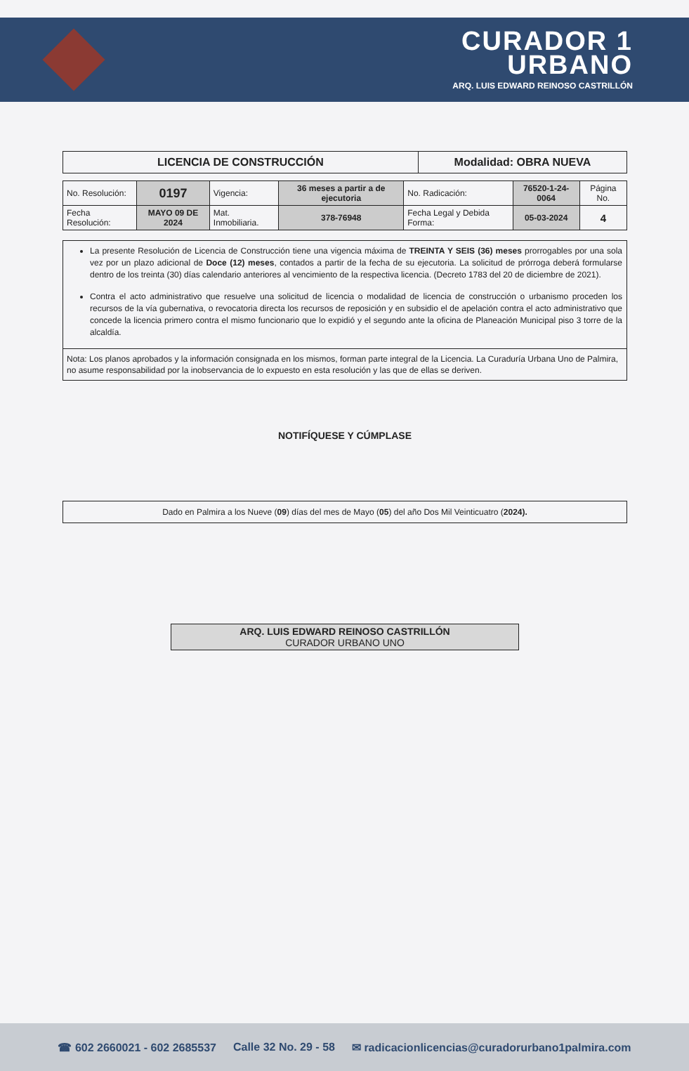CURADOR 1
URBANO
ARQ. LUIS EDWARD REINOSO CASTRILLÓN
| LICENCIA DE CONSTRUCCIÓN | Modalidad: OBRA NUEVA |
| No. Resolución: | 0197 | Vigencia: | 36 meses a partir a de ejecutoria | No. Radicación: | 76520-1-24-0064 | Página No. |
| Fecha Resolución: | MAYO 09 DE 2024 | Mat. Inmobiliaria. | 378-76948 | Fecha Legal y Debida Forma: | 05-03-2024 | 4 |
La presente Resolución de Licencia de Construcción tiene una vigencia máxima de TREINTA Y SEIS (36) meses prorrogables por una sola vez por un plazo adicional de Doce (12) meses, contados a partir de la fecha de su ejecutoria. La solicitud de prórroga deberá formularse dentro de los treinta (30) días calendario anteriores al vencimiento de la respectiva licencia. (Decreto 1783 del 20 de diciembre de 2021).
Contra el acto administrativo que resuelve una solicitud de licencia o modalidad de licencia de construcción o urbanismo proceden los recursos de la vía gubernativa, o revocatoria directa los recursos de reposición y en subsidio el de apelación contra el acto administrativo que concede la licencia primero contra el mismo funcionario que lo expidió y el segundo ante la oficina de Planeación Municipal piso 3 torre de la alcaldía.
Nota: Los planos aprobados y la información consignada en los mismos, forman parte integral de la Licencia. La Curaduría Urbana Uno de Palmira, no asume responsabilidad por la inobservancia de lo expuesto en esta resolución y las que de ellas se deriven.
NOTIFÍQUESE Y CÚMPLASE
Dado en Palmira a los Nueve (09) días del mes de Mayo (05) del año Dos Mil Veinticuatro (2024).
ARQ. LUIS EDWARD REINOSO CASTRILLÓN
CURADOR URBANO UNO
☎ 602 2660021 - 602 2685537 Calle 32 No. 29 - 58 ✉ radicacionlicencias@curadorurbano1palmira.com